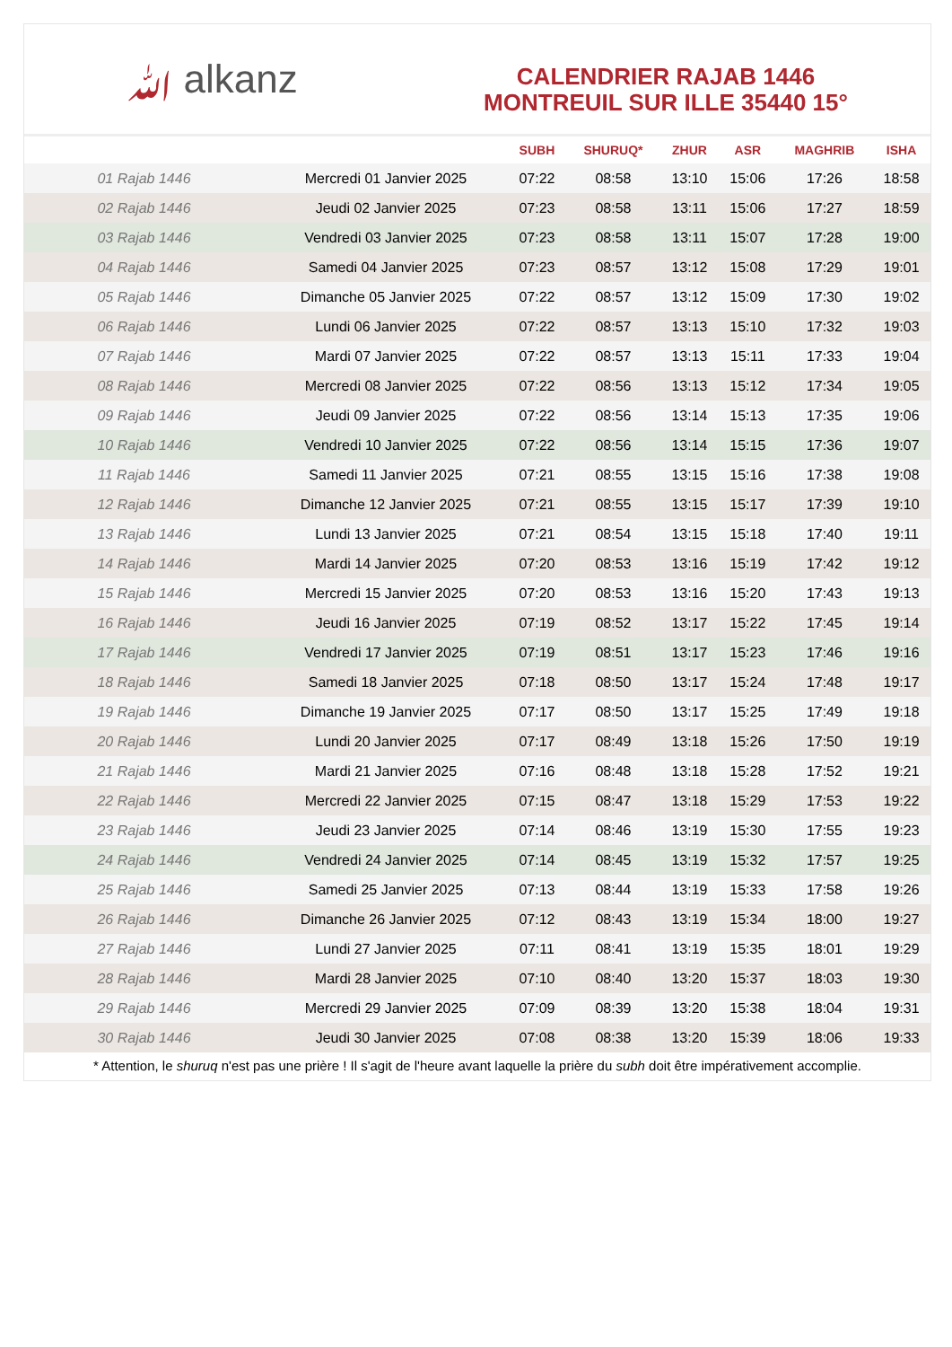ﷲ alkanz
CALENDRIER RAJAB 1446
MONTREUIL SUR ILLE 35440 15°
| | | SUBH | SHURUQ* | ZHUR | ASR | MAGHRIB | ISHA |
| --- | --- | --- | --- | --- | --- | --- | --- |
| 01 Rajab 1446 | Mercredi 01 Janvier 2025 | 07:22 | 08:58 | 13:10 | 15:06 | 17:26 | 18:58 |
| 02 Rajab 1446 | Jeudi 02 Janvier 2025 | 07:23 | 08:58 | 13:11 | 15:06 | 17:27 | 18:59 |
| 03 Rajab 1446 | Vendredi 03 Janvier 2025 | 07:23 | 08:58 | 13:11 | 15:07 | 17:28 | 19:00 |
| 04 Rajab 1446 | Samedi 04 Janvier 2025 | 07:23 | 08:57 | 13:12 | 15:08 | 17:29 | 19:01 |
| 05 Rajab 1446 | Dimanche 05 Janvier 2025 | 07:22 | 08:57 | 13:12 | 15:09 | 17:30 | 19:02 |
| 06 Rajab 1446 | Lundi 06 Janvier 2025 | 07:22 | 08:57 | 13:13 | 15:10 | 17:32 | 19:03 |
| 07 Rajab 1446 | Mardi 07 Janvier 2025 | 07:22 | 08:57 | 13:13 | 15:11 | 17:33 | 19:04 |
| 08 Rajab 1446 | Mercredi 08 Janvier 2025 | 07:22 | 08:56 | 13:13 | 15:12 | 17:34 | 19:05 |
| 09 Rajab 1446 | Jeudi 09 Janvier 2025 | 07:22 | 08:56 | 13:14 | 15:13 | 17:35 | 19:06 |
| 10 Rajab 1446 | Vendredi 10 Janvier 2025 | 07:22 | 08:56 | 13:14 | 15:15 | 17:36 | 19:07 |
| 11 Rajab 1446 | Samedi 11 Janvier 2025 | 07:21 | 08:55 | 13:15 | 15:16 | 17:38 | 19:08 |
| 12 Rajab 1446 | Dimanche 12 Janvier 2025 | 07:21 | 08:55 | 13:15 | 15:17 | 17:39 | 19:10 |
| 13 Rajab 1446 | Lundi 13 Janvier 2025 | 07:21 | 08:54 | 13:15 | 15:18 | 17:40 | 19:11 |
| 14 Rajab 1446 | Mardi 14 Janvier 2025 | 07:20 | 08:53 | 13:16 | 15:19 | 17:42 | 19:12 |
| 15 Rajab 1446 | Mercredi 15 Janvier 2025 | 07:20 | 08:53 | 13:16 | 15:20 | 17:43 | 19:13 |
| 16 Rajab 1446 | Jeudi 16 Janvier 2025 | 07:19 | 08:52 | 13:17 | 15:22 | 17:45 | 19:14 |
| 17 Rajab 1446 | Vendredi 17 Janvier 2025 | 07:19 | 08:51 | 13:17 | 15:23 | 17:46 | 19:16 |
| 18 Rajab 1446 | Samedi 18 Janvier 2025 | 07:18 | 08:50 | 13:17 | 15:24 | 17:48 | 19:17 |
| 19 Rajab 1446 | Dimanche 19 Janvier 2025 | 07:17 | 08:50 | 13:17 | 15:25 | 17:49 | 19:18 |
| 20 Rajab 1446 | Lundi 20 Janvier 2025 | 07:17 | 08:49 | 13:18 | 15:26 | 17:50 | 19:19 |
| 21 Rajab 1446 | Mardi 21 Janvier 2025 | 07:16 | 08:48 | 13:18 | 15:28 | 17:52 | 19:21 |
| 22 Rajab 1446 | Mercredi 22 Janvier 2025 | 07:15 | 08:47 | 13:18 | 15:29 | 17:53 | 19:22 |
| 23 Rajab 1446 | Jeudi 23 Janvier 2025 | 07:14 | 08:46 | 13:19 | 15:30 | 17:55 | 19:23 |
| 24 Rajab 1446 | Vendredi 24 Janvier 2025 | 07:14 | 08:45 | 13:19 | 15:32 | 17:57 | 19:25 |
| 25 Rajab 1446 | Samedi 25 Janvier 2025 | 07:13 | 08:44 | 13:19 | 15:33 | 17:58 | 19:26 |
| 26 Rajab 1446 | Dimanche 26 Janvier 2025 | 07:12 | 08:43 | 13:19 | 15:34 | 18:00 | 19:27 |
| 27 Rajab 1446 | Lundi 27 Janvier 2025 | 07:11 | 08:41 | 13:19 | 15:35 | 18:01 | 19:29 |
| 28 Rajab 1446 | Mardi 28 Janvier 2025 | 07:10 | 08:40 | 13:20 | 15:37 | 18:03 | 19:30 |
| 29 Rajab 1446 | Mercredi 29 Janvier 2025 | 07:09 | 08:39 | 13:20 | 15:38 | 18:04 | 19:31 |
| 30 Rajab 1446 | Jeudi 30 Janvier 2025 | 07:08 | 08:38 | 13:20 | 15:39 | 18:06 | 19:33 |
* Attention, le shuruq n'est pas une prière ! Il s'agit de l'heure avant laquelle la prière du subh doit être impérativement accomplie.